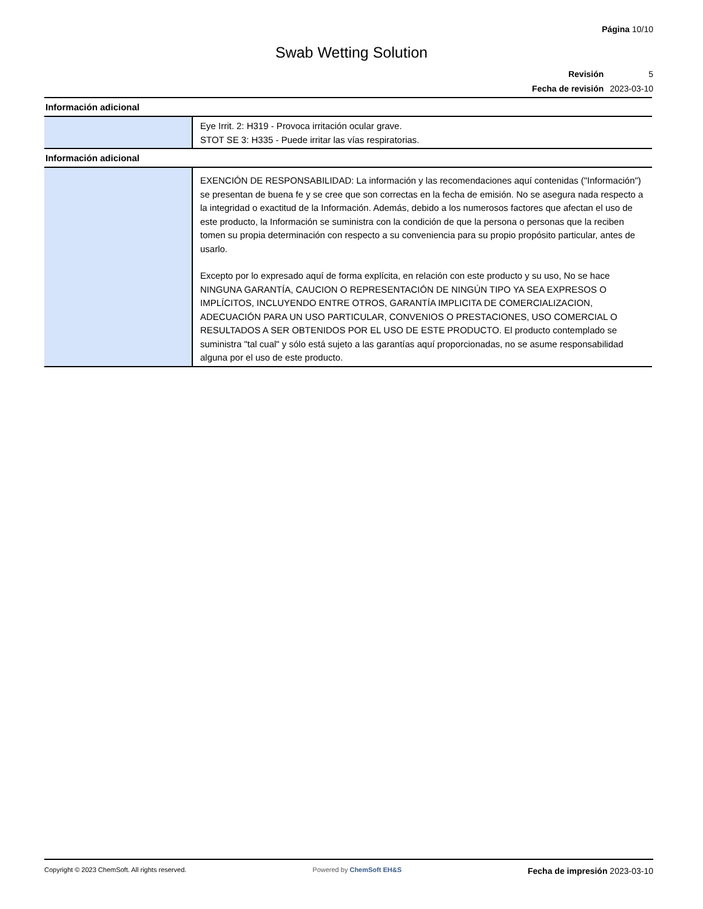Página 10/10
Swab Wetting Solution
Revisión 5
Fecha de revisión 2023-03-10
Información adicional
Eye Irrit. 2: H319 - Provoca irritación ocular grave.
STOT SE 3: H335 - Puede irritar las vías respiratorias.
Información adicional
EXENCIÓN DE RESPONSABILIDAD: La información y las recomendaciones aquí contenidas ("Información") se presentan de buena fe y se cree que son correctas en la fecha de emisión. No se asegura nada respecto a la integridad o exactitud de la Información. Además, debido a los numerosos factores que afectan el uso de este producto, la Información se suministra con la condición de que la persona o personas que la reciben tomen su propia determinación con respecto a su conveniencia para su propio propósito particular, antes de usarlo.
Excepto por lo expresado aquí de forma explícita, en relación con este producto y su uso, No se hace NINGUNA GARANTÍA, CAUCION O REPRESENTACIÓN DE NINGÚN TIPO YA SEA EXPRESOS O IMPLÍCITOS, INCLUYENDO ENTRE OTROS, GARANTÍA IMPLICITA DE COMERCIALIZACION, ADECUACIÓN PARA UN USO PARTICULAR, CONVENIOS O PRESTACIONES, USO COMERCIAL O RESULTADOS A SER OBTENIDOS POR EL USO DE ESTE PRODUCTO. El producto contemplado se suministra "tal cual" y sólo está sujeto a las garantías aquí proporcionadas, no se asume responsabilidad alguna por el uso de este producto.
Copyright © 2023 ChemSoft. All rights reserved. Powered by ChemSoft EH&S Fecha de impresión 2023-03-10